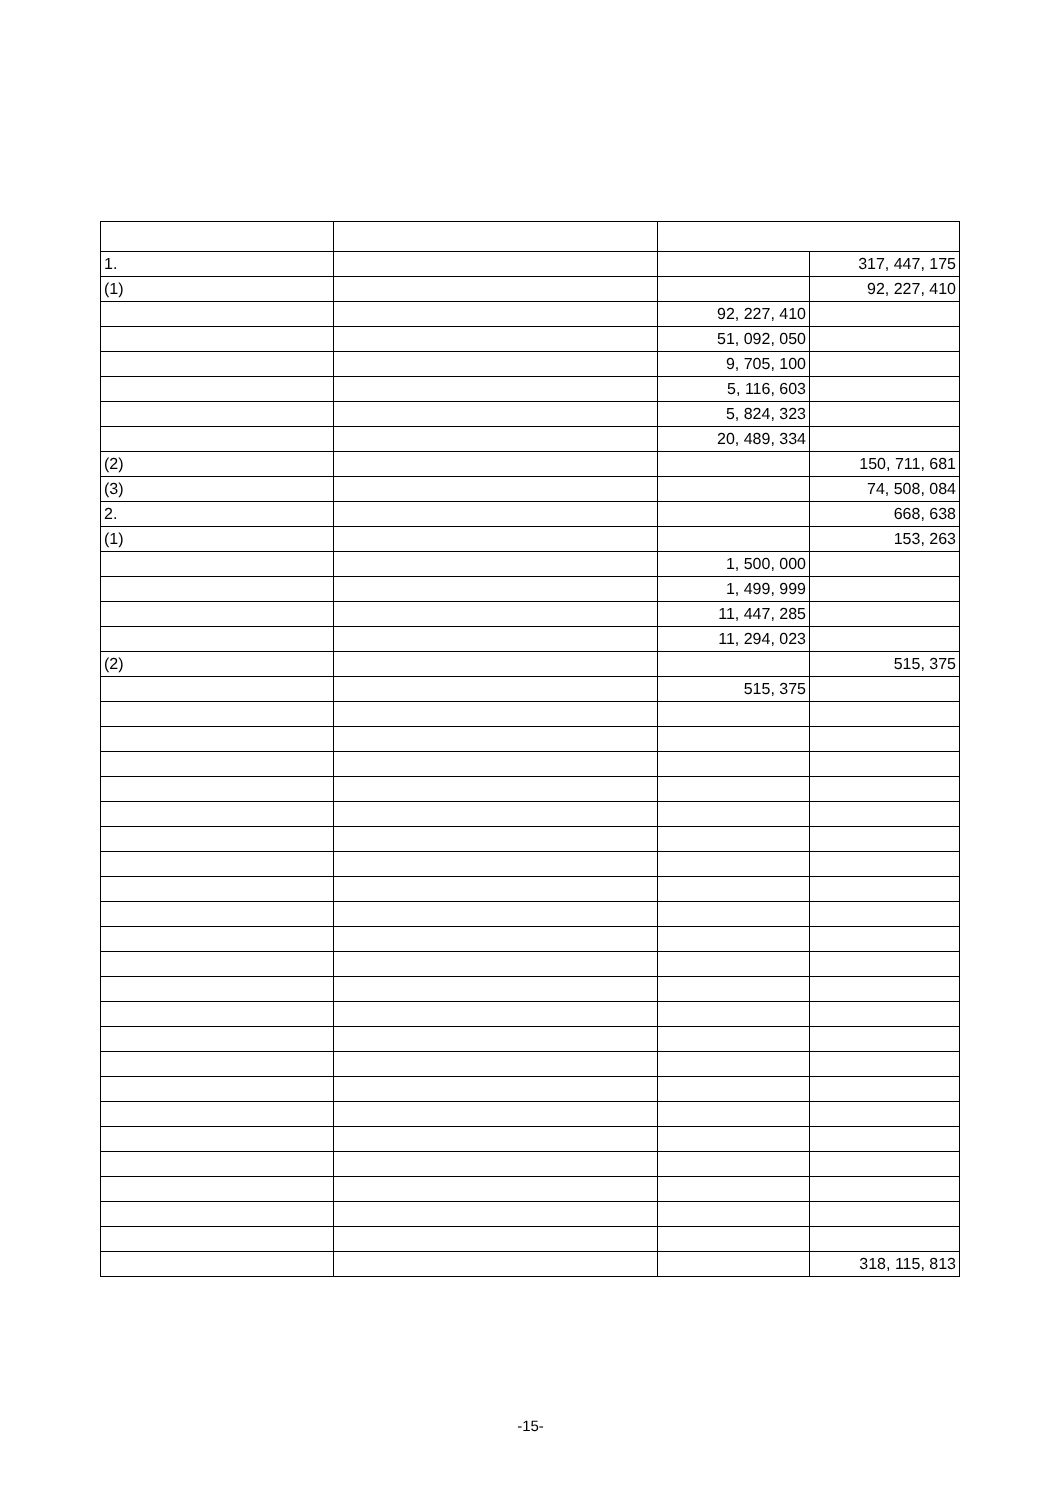| 1. | | | 317, 447, 175 |
| (1) | | | 92, 227, 410 |
| | | 92, 227, 410 | |
| | | 51, 092, 050 | |
| | | 9, 705, 100 | |
| | | 5, 116, 603 | |
| | | 5, 824, 323 | |
| | | 20, 489, 334 | |
| (2) | | | 150, 711, 681 |
| (3) | | | 74, 508, 084 |
| 2. | | | 668, 638 |
| (1) | | | 153, 263 |
| | | 1, 500, 000 | |
| | | 1, 499, 999 | |
| | | 11, 447, 285 | |
| | | 11, 294, 023 | |
| (2) | | | 515, 375 |
| | | 515, 375 | |
| | | | 318, 115, 813 |
-15-